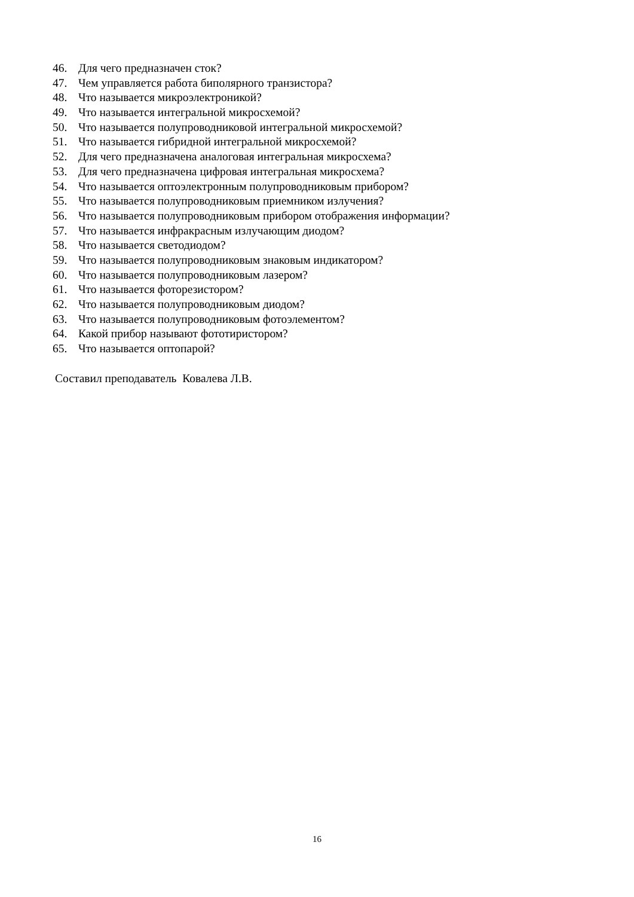46. Для чего предназначен сток?
47. Чем управляется работа биполярного транзистора?
48. Что называется микроэлектроникой?
49. Что называется интегральной микросхемой?
50. Что называется полупроводниковой интегральной микросхемой?
51. Что называется гибридной интегральной микросхемой?
52. Для чего предназначена аналоговая интегральная микросхема?
53. Для чего предназначена цифровая интегральная микросхема?
54. Что называется оптоэлектронным полупроводниковым прибором?
55. Что называется полупроводниковым приемником излучения?
56. Что называется полупроводниковым прибором отображения информации?
57. Что называется инфракрасным излучающим диодом?
58. Что называется светодиодом?
59. Что называется полупроводниковым знаковым индикатором?
60. Что называется полупроводниковым лазером?
61. Что называется фоторезистором?
62. Что называется полупроводниковым диодом?
63. Что называется полупроводниковым фотоэлементом?
64. Какой прибор называют фототиристором?
65. Что называется оптопарой?
Составил преподаватель Ковалева Л.В.
16